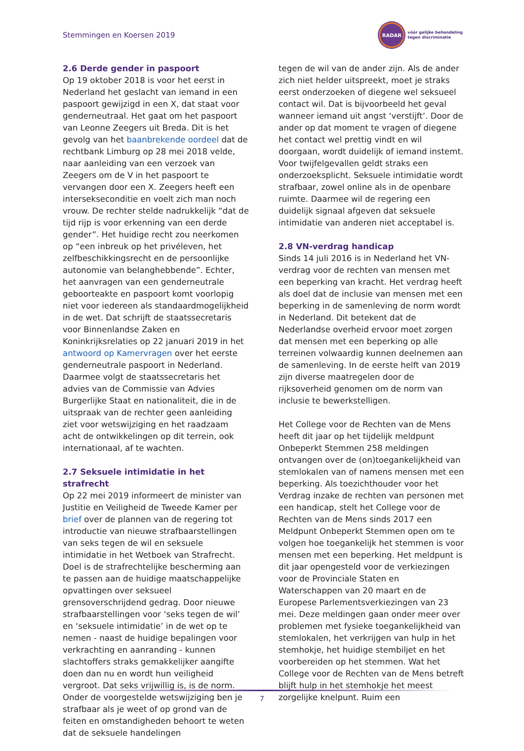Stemmingen en Koersen 2019
RADAR
vóór gelijke behandeling
tegen discriminatie
2.6 Derde gender in paspoort
Op 19 oktober 2018 is voor het eerst in Nederland het geslacht van iemand in een paspoort gewijzigd in een X, dat staat voor genderneutraal. Het gaat om het paspoort van Leonne Zeegers uit Breda. Dit is het gevolg van het baanbrekende oordeel dat de rechtbank Limburg op 28 mei 2018 velde, naar aanleiding van een verzoek van Zeegers om de V in het paspoort te vervangen door een X. Zeegers heeft een interseksecon­ditie en voelt zich man noch vrouw. De rechter stelde nadrukkelijk “dat de tijd rijp is voor erkenning van een derde gender”. Het huidige recht zou neerkomen op “een inbreuk op het privéleven, het zelfbeschikkingsrecht en de persoonlijke autonomie van belanghebbende”. Echter, het aanvragen van een genderneutrale geboorteakte en paspoort komt voorlopig niet voor iedereen als standaardmogelijkheid in de wet. Dat schrijft de staatssecretaris voor Binnenlandse Zaken en Koninkrijksrelaties op 22 januari 2019 in het antwoord op Kamervragen over het eerste genderneutrale paspoort in Nederland. Daarmee volgt de staatssecretaris het advies van de Commissie van Advies Burgerlijke Staat en nationaliteit, die in de uitspraak van de rechter geen aanleiding ziet voor wetswijziging en het raadzaam acht de ontwikkelingen op dit terrein, ook internationaal, af te wachten.
2.7 Seksuele intimidatie in het strafrecht
Op 22 mei 2019 informeert de minister van Justitie en Veiligheid de Tweede Kamer per brief over de plannen van de regering tot introductie van nieuwe strafbaarstellingen van seks tegen de wil en seksuele intimidatie in het Wetboek van Strafrecht. Doel is de strafrechtelijke bescherming aan te passen aan de huidige maatschappelijke opvattingen over seksueel grensoverschrijdend gedrag. Door nieuwe strafbaarstellingen voor ‘seks tegen de wil’ en ‘seksuele intimidatie’ in de wet op te nemen - naast de huidige bepalingen voor verkrachting en aanranding - kunnen slachtoffers straks gemakkelijker aangifte doen dan nu en wordt hun veiligheid vergroot. Dat seks vrijwillig is, is de norm. Onder de voorgestelde wetswijziging ben je strafbaar als je weet of op grond van de feiten en omstandigheden behoort te weten dat de seksuele handelingen
tegen de wil van de ander zijn. Als de ander zich niet helder uitspreekt, moet je straks eerst onderzoeken of diegene wel seksueel contact wil. Dat is bijvoorbeeld het geval wanneer iemand uit angst ‘verstijft’. Door de ander op dat moment te vragen of diegene het contact wel prettig vindt en wil doorgaan, wordt duidelijk of iemand instemt. Voor twijfelgevallen geldt straks een onderzoeksplicht. Seksuele intimidatie wordt strafbaar, zowel online als in de openbare ruimte. Daarmee wil de regering een duidelijk signaal afgeven dat seksuele intimidatie van anderen niet acceptabel is.
2.8 VN-verdrag handicap
Sinds 14 juli 2016 is in Nederland het VN-verdrag voor de rechten van mensen met een beperking van kracht. Het verdrag heeft als doel dat de inclusie van mensen met een beperking in de samenleving de norm wordt in Nederland. Dit betekent dat de Nederlandse overheid ervoor moet zorgen dat mensen met een beperking op alle terreinen volwaardig kunnen deelnemen aan de samenleving. In de eerste helft van 2019 zijn diverse maatregelen door de rijksoverheid genomen om de norm van inclusie te bewerkstelligen.
Het College voor de Rechten van de Mens heeft dit jaar op het tijdelijk meldpunt Onbeperkt Stemmen 258 meldingen ontvangen over de (on)toegankelijkheid van stemlokalen van of namens mensen met een beperking. Als toezichthouder voor het Verdrag inzake de rechten van personen met een handicap, stelt het College voor de Rechten van de Mens sinds 2017 een Meldpunt Onbeperkt Stemmen open om te volgen hoe toegankelijk het stemmen is voor mensen met een beperking. Het meldpunt is dit jaar opengesteld voor de verkiezingen voor de Provinciale Staten en Waterschappen van 20 maart en de Europese Parlementsverkiezingen van 23 mei. Deze meldingen gaan onder meer over problemen met fysieke toegankelijkheid van stemlokalen, het verkrijgen van hulp in het stemhokje, het huidige stembiljet en het voorbereiden op het stemmen. Wat het College voor de Rechten van de Mens betreft blijft hulp in het stemhokje het meest zorgelijke knelpunt. Ruim een
7